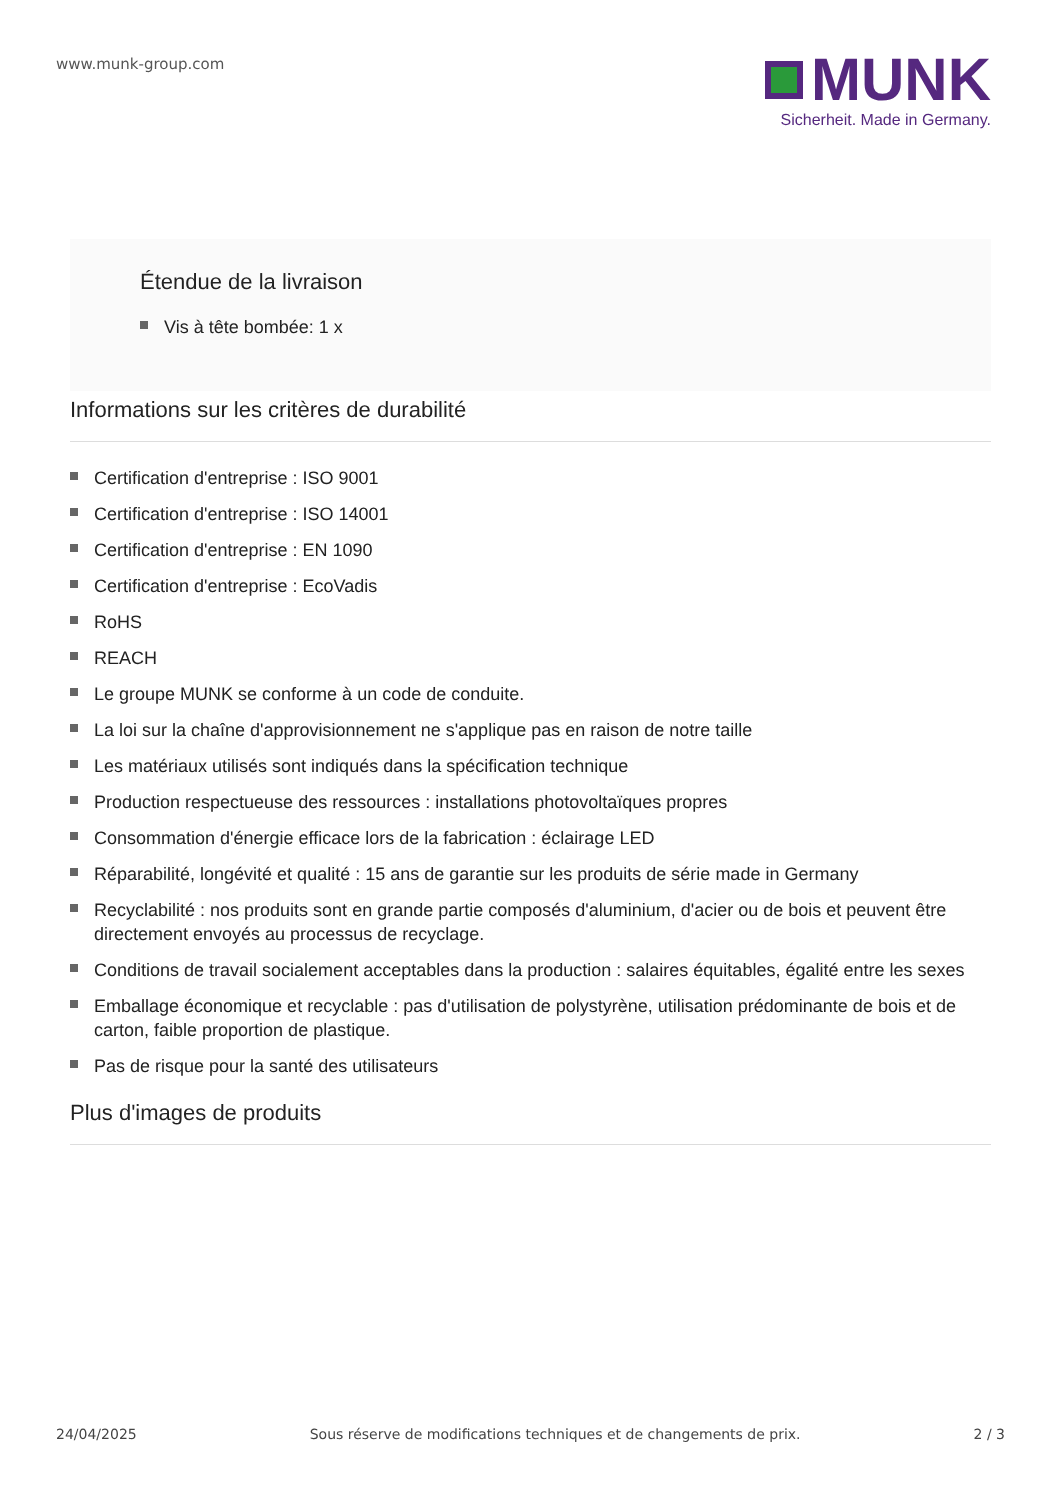www.munk-group.com
MUNK
Sicherheit. Made in Germany.
Étendue de la livraison
Vis à tête bombée: 1 x
Informations sur les critères de durabilité
Certification d'entreprise : ISO 9001
Certification d'entreprise : ISO 14001
Certification d'entreprise : EN 1090
Certification d'entreprise : EcoVadis
RoHS
REACH
Le groupe MUNK se conforme à un code de conduite.
La loi sur la chaîne d'approvisionnement ne s'applique pas en raison de notre taille
Les matériaux utilisés sont indiqués dans la spécification technique
Production respectueuse des ressources : installations photovoltaïques propres
Consommation d'énergie efficace lors de la fabrication : éclairage LED
Réparabilité, longévité et qualité : 15 ans de garantie sur les produits de série made in Germany
Recyclabilité : nos produits sont en grande partie composés d'aluminium, d'acier ou de bois et peuvent être directement envoyés au processus de recyclage.
Conditions de travail socialement acceptables dans la production : salaires équitables, égalité entre les sexes
Emballage économique et recyclable : pas d'utilisation de polystyrène, utilisation prédominante de bois et de carton, faible proportion de plastique.
Pas de risque pour la santé des utilisateurs
Plus d'images de produits
24/04/2025 Sous réserve de modifications techniques et de changements de prix. 2 / 3